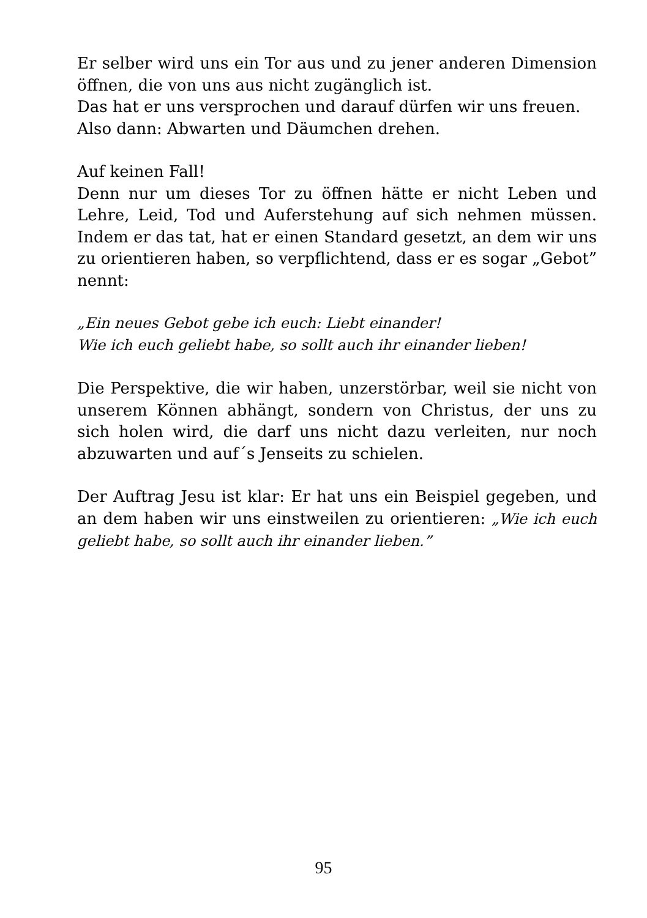Er selber wird uns ein Tor aus und zu jener anderen Dimension öffnen, die von uns aus nicht zugänglich ist.
Das hat er uns versprochen und darauf dürfen wir uns freuen.
Also dann: Abwarten und Däumchen drehen.
Auf keinen Fall!
Denn nur um dieses Tor zu öffnen hätte er nicht Leben und Lehre, Leid, Tod und Auferstehung auf sich nehmen müssen. Indem er das tat, hat er einen Standard gesetzt, an dem wir uns zu orientieren haben, so verpflichtend, dass er es sogar „Gebot” nennt:
„Ein neues Gebot gebe ich euch: Liebt einander!
Wie ich euch geliebt habe, so sollt auch ihr einander lieben!
Die Perspektive, die wir haben, unzerstörbar, weil sie nicht von unserem Können abhängt, sondern von Christus, der uns zu sich holen wird, die darf uns nicht dazu verleiten, nur noch abzuwarten und auf´s Jenseits zu schielen.
Der Auftrag Jesu ist klar: Er hat uns ein Beispiel gegeben, und an dem haben wir uns einstweilen zu orientieren: „Wie ich euch geliebt habe, so sollt auch ihr einander lieben.”
95